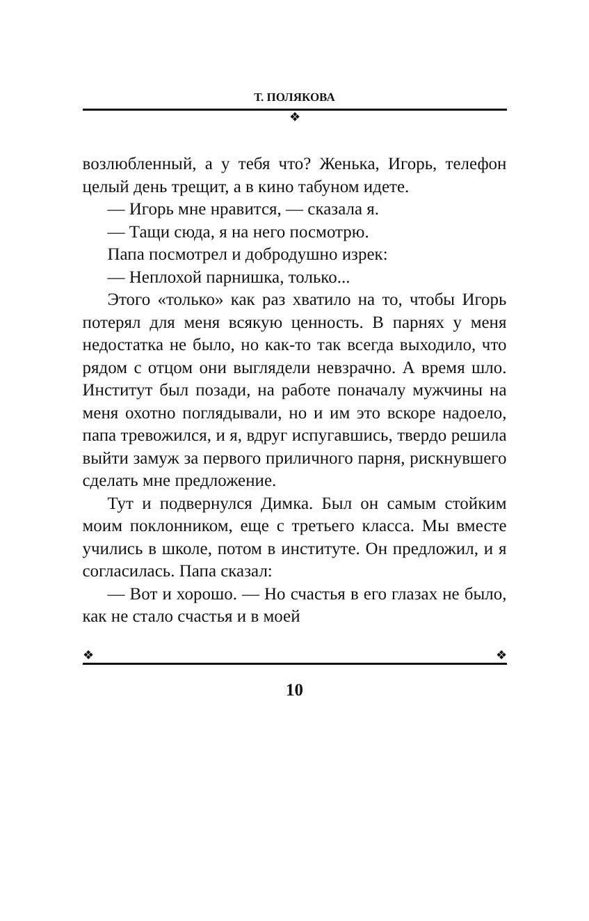Т. ПОЛЯКОВА
❖
возлюбленный, а у тебя что? Женька, Игорь, телефон целый день трещит, а в кино табуном идете.
— Игорь мне нравится, — сказала я.
— Тащи сюда, я на него посмотрю.
Папа посмотрел и добродушно изрек:
— Неплохой парнишка, только...
Этого «только» как раз хватило на то, чтобы Игорь потерял для меня всякую ценность. В парнях у меня недостатка не было, но как-то так всегда выходило, что рядом с отцом они выглядели невзрачно. А время шло. Институт был позади, на работе поначалу мужчины на меня охотно поглядывали, но и им это вскоре надоело, папа тревожился, и я, вдруг испугавшись, твердо решила выйти замуж за первого приличного парня, рискнувшего сделать мне предложение.
Тут и подвернулся Димка. Был он самым стойким моим поклонником, еще с третьего класса. Мы вместе учились в школе, потом в институте. Он предложил, и я согласилась. Папа сказал:
— Вот и хорошо. — Но счастья в его глазах не было, как не стало счастья и в моей
❖ ❖
10